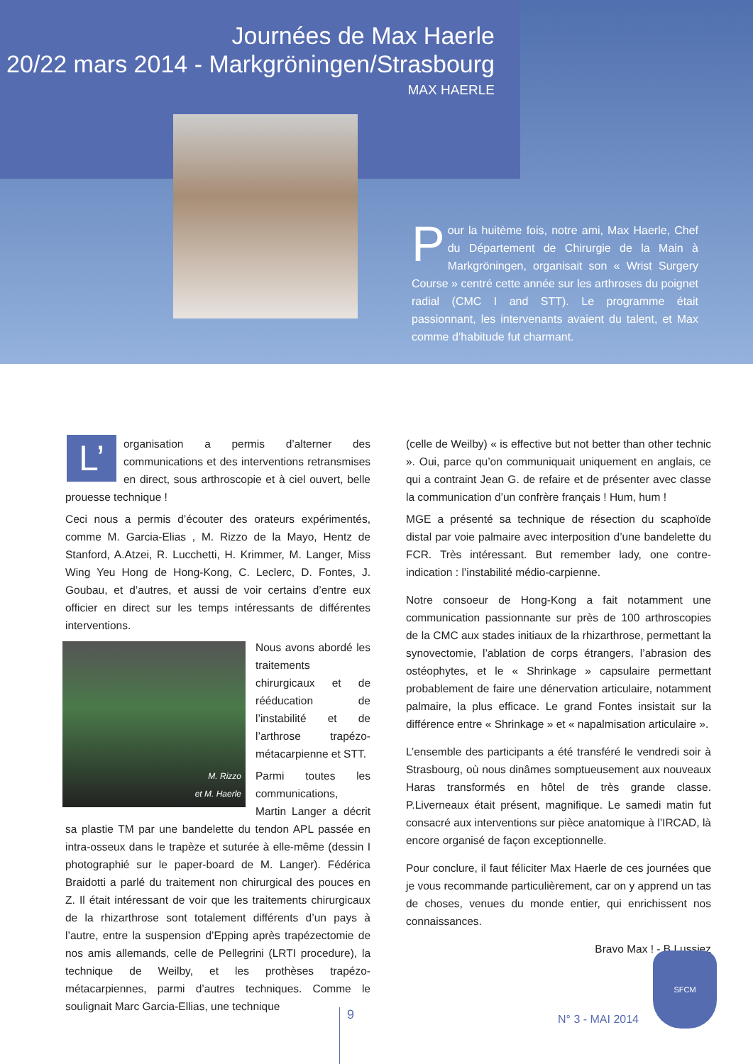Journées de Max Haerle
20/22 mars 2014 - Markgröningen/Strasbourg
MAX HAERLE
Pour la huitème fois, notre ami, Max Haerle, Chef du Département de Chirurgie de la Main à Markgröningen, organisait son « Wrist Surgery Course » centré cette année sur les arthroses du poignet radial (CMC I and STT). Le programme était passionnant, les intervenants avaient du talent, et Max comme d’habitude fut charmant.
L’ organisation a permis d’alterner des communications et des interventions retransmises en direct, sous arthroscopie et à ciel ouvert, belle prouesse technique !
Ceci nous a permis d’écouter des orateurs expérimentés, comme M. Garcia-Elias , M. Rizzo de la Mayo, Hentz de Stanford, A.Atzei, R. Lucchetti, H. Krimmer, M. Langer, Miss Wing Yeu Hong de Hong-Kong, C. Leclerc, D. Fontes, J. Goubau, et d’autres, et aussi de voir certains d’entre eux officier en direct sur les temps intéressants de différentes interventions.
M. Rizzo
et M. Haerle
Nous avons abordé les traitements chirurgicaux et de rééducation de l’instabilité et de l’arthrose trapézo-métacarpienne et STT.
Parmi toutes les communications, Martin Langer a décrit sa plastie TM par une bandelette du tendon APL passée en intra-osseux dans le trapèze et suturée à elle-même (dessin I photographié sur le paper-board de M. Langer). Fédérica Braidotti a parlé du traitement non chirurgical des pouces en Z. Il était intéressant de voir que les traitements chirurgicaux de la rhizarthrose sont totalement différents d’un pays à l’autre, entre la suspension d’Epping après trapézectomie de nos amis allemands, celle de Pellegrini (LRTI procedure), la technique de Weilby, et les prothèses trapézo-métacarpiennes, parmi d’autres techniques. Comme le soulignait Marc Garcia-Ellias, une technique
(celle de Weilby) « is effective but not better than other technic ». Oui, parce qu’on communiquait uniquement en anglais, ce qui a contraint Jean G. de refaire et de présenter avec classe la communication d’un confrère français ! Hum, hum !
MGE a présenté sa technique de résection du scaphoïde distal par voie palmaire avec interposition d’une bandelette du FCR. Très intéressant. But remember lady, one contre-indication : l’instabilité médio-carpienne.
Notre consoeur de Hong-Kong a fait notamment une communication passionnante sur près de 100 arthroscopies de la CMC aux stades initiaux de la rhizarthrose, permettant la synovectomie, l’ablation de corps étrangers, l’abrasion des ostéophytes, et le « Shrinkage » capsulaire permettant probablement de faire une dénervation articulaire, notamment palmaire, la plus efficace. Le grand Fontes insistait sur la différence entre « Shrinkage » et « napalmisation articulaire ».
L’ensemble des participants a été transféré le vendredi soir à Strasbourg, où nous dinâmes somptueusement aux nouveaux Haras transformés en hôtel de très grande classe. P.Liverneaux était présent, magnifique. Le samedi matin fut consacré aux interventions sur pièce anatomique à l’IRCAD, là encore organisé de façon exceptionnelle.
Pour conclure, il faut féliciter Max Haerle de ces journées que je vous recommande particulièrement, car on y apprend un tas de choses, venues du monde entier, qui enrichissent nos connaissances.
Bravo Max ! - B Lussiez
9 N° 3 - MAI 2014
SFCM